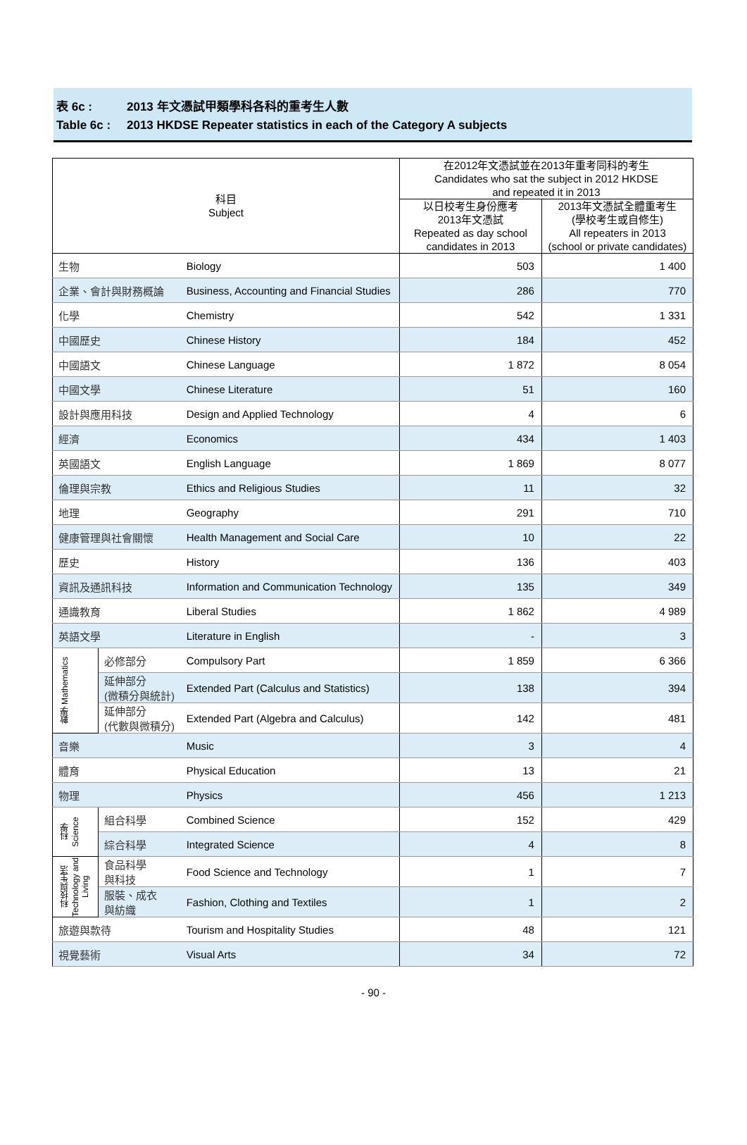表 6c : 2013 年文憑試甲類學科各科的重考生人數
Table 6c : 2013 HKDSE Repeater statistics in each of the Category A subjects
| 科目 Subject | | | 在2012年文憑試並在2013年重考同科的考生 Candidates who sat the subject in 2012 HKDSE and repeated it in 2013 | |
| --- | --- | --- | --- | --- |
| | | | 以日校考生身份應考 2013年文憑試 Repeated as day school candidates in 2013 | 2013年文憑試全體重考生 (學校考生或自修生) All repeaters in 2013 (school or private candidates) |
| 生物 | | Biology | 503 | 1 400 |
| 企業、會計與財務概論 | | Business, Accounting and Financial Studies | 286 | 770 |
| 化學 | | Chemistry | 542 | 1 331 |
| 中國歷史 | | Chinese History | 184 | 452 |
| 中國語文 | | Chinese Language | 1 872 | 8 054 |
| 中國文學 | | Chinese Literature | 51 | 160 |
| 設計與應用科技 | | Design and Applied Technology | 4 | 6 |
| 經濟 | | Economics | 434 | 1 403 |
| 英國語文 | | English Language | 1 869 | 8 077 |
| 倫理與宗教 | | Ethics and Religious Studies | 11 | 32 |
| 地理 | | Geography | 291 | 710 |
| 健康管理與社會關懷 | | Health Management and Social Care | 10 | 22 |
| 歷史 | | History | 136 | 403 |
| 資訊及通訊科技 | | Information and Communication Technology | 135 | 349 |
| 通識教育 | | Liberal Studies | 1 862 | 4 989 |
| 英語文學 | | Literature in English | - | 3 |
| 數學 Mathematics | 必修部分 | Compulsory Part | 1 859 | 6 366 |
| | 延伸部分 (微積分與統計) | Extended Part (Calculus and Statistics) | 138 | 394 |
| | 延伸部分 (代數與微積分) | Extended Part (Algebra and Calculus) | 142 | 481 |
| 音樂 | | Music | 3 | 4 |
| 體育 | | Physical Education | 13 | 21 |
| 物理 | | Physics | 456 | 1 213 |
| 科學 Science | 組合科學 | Combined Science | 152 | 429 |
| | 綜合科學 | Integrated Science | 4 | 8 |
| 科技與生活 Technology and Living | 食品科學 與科技 | Food Science and Technology | 1 | 7 |
| | 服裝、成衣 與紡織 | Fashion, Clothing and Textiles | 1 | 2 |
| 旅遊與款待 | | Tourism and Hospitality Studies | 48 | 121 |
| 視覺藝術 | | Visual Arts | 34 | 72 |
- 90 -